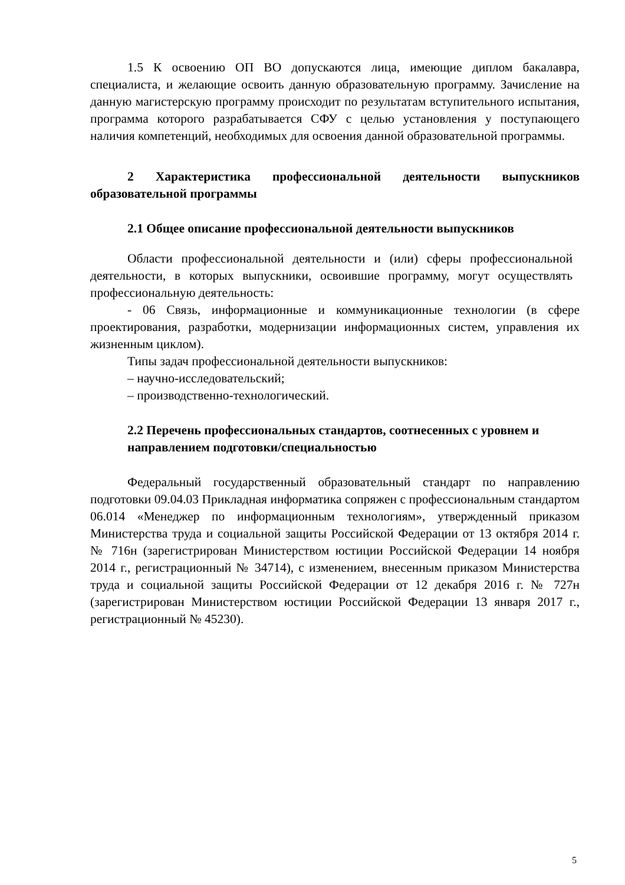1.5 К освоению ОП ВО допускаются лица, имеющие диплом бакалавра, специалиста, и желающие освоить данную образовательную программу. Зачисление на данную магистерскую программу происходит по результатам вступительного испытания, программа которого разрабатывается СФУ с целью установления у поступающего наличия компетенций, необходимых для освоения данной образовательной программы.
2 Характеристика профессиональной деятельности выпускников образовательной программы
2.1 Общее описание профессиональной деятельности выпускников
Области профессиональной деятельности и (или) сферы профессиональной деятельности, в которых выпускники, освоившие программу, могут осуществлять профессиональную деятельность:
- 06 Связь, информационные и коммуникационные технологии (в сфере проектирования, разработки, модернизации информационных систем, управления их жизненным циклом).
Типы задач профессиональной деятельности выпускников:
– научно-исследовательский;
– производственно-технологический.
2.2 Перечень профессиональных стандартов, соотнесенных с уровнем и направлением подготовки/специальностью
Федеральный государственный образовательный стандарт по направлению подготовки 09.04.03 Прикладная информатика сопряжен с профессиональным стандартом 06.014 «Менеджер по информационным технологиям», утвержденный приказом Министерства труда и социальной защиты Российской Федерации от 13 октября 2014 г. № 716н (зарегистрирован Министерством юстиции Российской Федерации 14 ноября 2014 г., регистрационный № 34714), с изменением, внесенным приказом Министерства труда и социальной защиты Российской Федерации от 12 декабря 2016 г. № 727н (зарегистрирован Министерством юстиции Российской Федерации 13 января 2017 г., регистрационный № 45230).
5